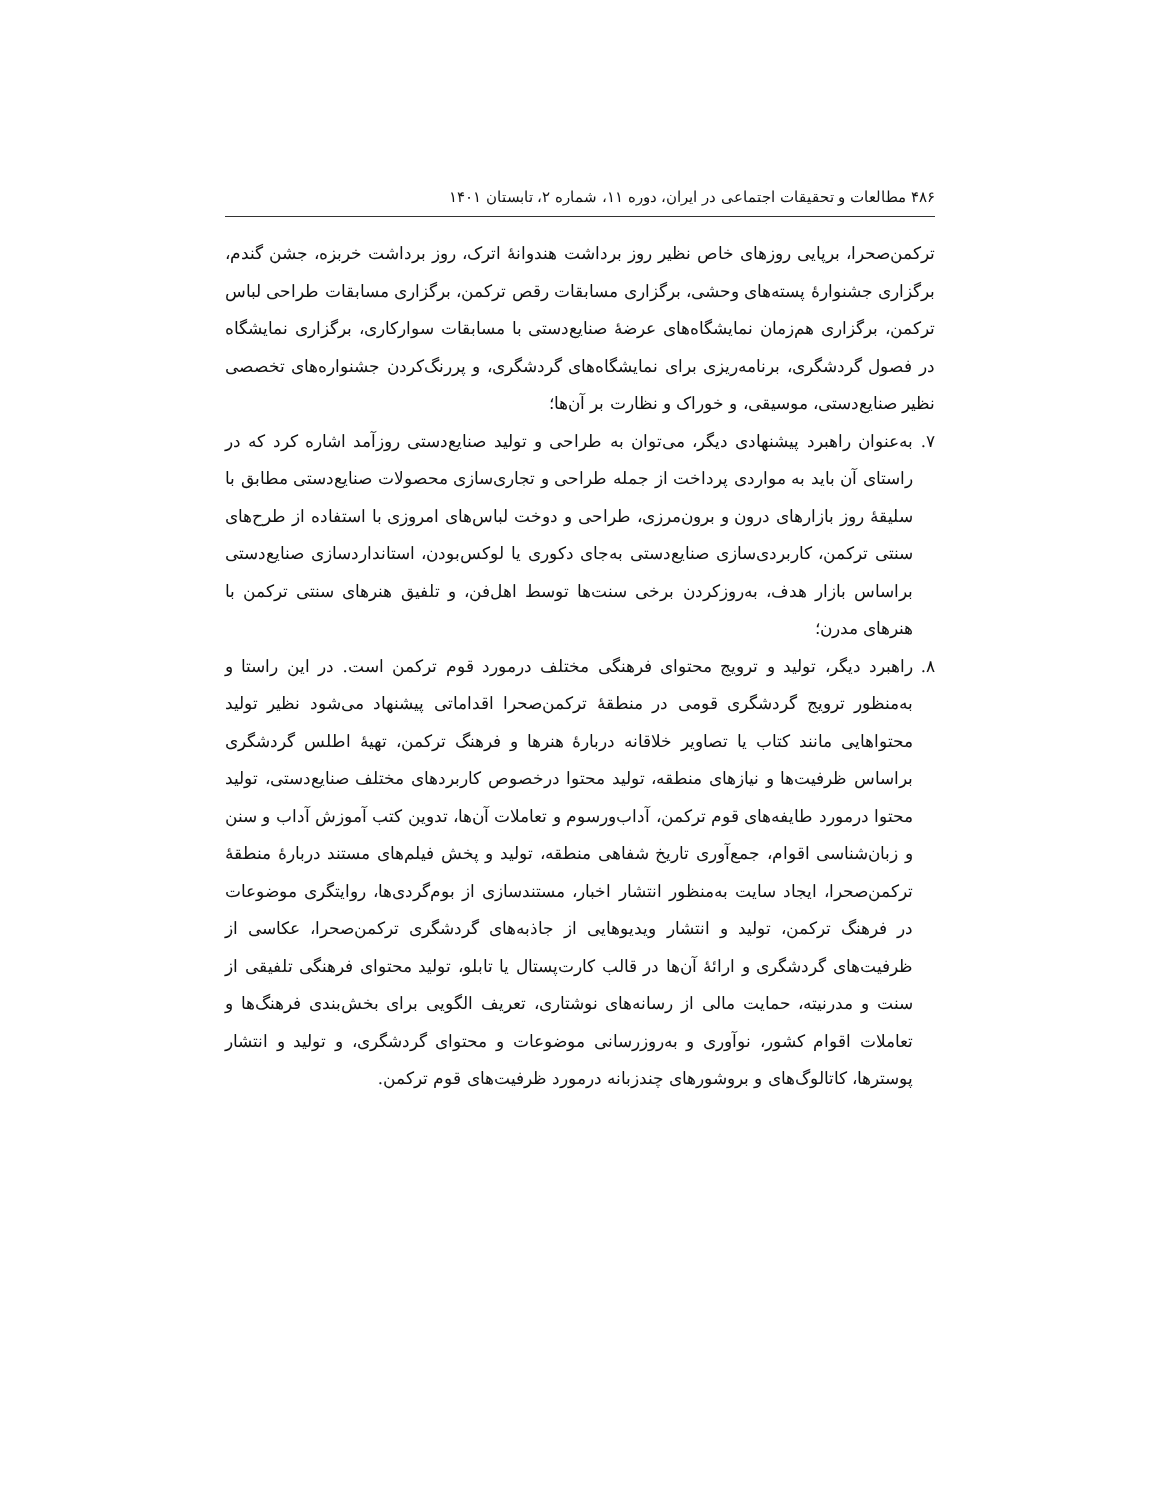۴۸۶ مطالعات و تحقیقات اجتماعی در ایران، دوره ۱۱، شماره ۲، تابستان ۱۴۰۱
ترکمن‌صحرا، برپایی روزهای خاص نظیر روز برداشت هندوانهٔ اترک، روز برداشت خربزه، جشن گندم، برگزاری جشنوارهٔ پسته‌های وحشی، برگزاری مسابقات رقص ترکمن، برگزاری مسابقات طراحی لباس ترکمن، برگزاری هم‌زمان نمایشگاه‌های عرضهٔ صنایع‌دستی با مسابقات سوارکاری، برگزاری نمایشگاه در فصول گردشگری، برنامه‌ریزی برای نمایشگاه‌های گردشگری، و پررنگ‌کردن جشنواره‌های تخصصی نظیر صنایع‌دستی، موسیقی، و خوراک و نظارت بر آن‌ها؛
۷. به‌عنوان راهبرد پیشنهادی دیگر، می‌توان به طراحی و تولید صنایع‌دستی روزآمد اشاره کرد که در راستای آن باید به مواردی پرداخت از جمله طراحی و تجاری‌سازی محصولات صنایع‌دستی مطابق با سلیقهٔ روز بازارهای درون و برون‌مرزی، طراحی و دوخت لباس‌های امروزی با استفاده از طرح‌های سنتی ترکمن، کاربردی‌سازی صنایع‌دستی به‌جای دکوری یا لوکس‌بودن، استانداردسازی صنایع‌دستی براساس بازار هدف، به‌روزکردن برخی سنت‌ها توسط اهل‌فن، و تلفیق هنرهای سنتی ترکمن با هنرهای مدرن؛
۸. راهبرد دیگر، تولید و ترویج محتوای فرهنگی مختلف درمورد قوم ترکمن است. در این راستا و به‌منظور ترویج گردشگری قومی در منطقهٔ ترکمن‌صحرا اقداماتی پیشنهاد می‌شود نظیر تولید محتواهایی مانند کتاب یا تصاویر خلاقانه دربارهٔ هنرها و فرهنگ ترکمن، تهیهٔ اطلس گردشگری براساس ظرفیت‌ها و نیازهای منطقه، تولید محتوا درخصوص کاربردهای مختلف صنایع‌دستی، تولید محتوا درمورد طایفه‌های قوم ترکمن، آداب‌ورسوم و تعاملات آن‌ها، تدوین کتب آموزش آداب و سنن و زبان‌شناسی اقوام، جمع‌آوری تاریخ شفاهی منطقه، تولید و پخش فیلم‌های مستند دربارهٔ منطقهٔ ترکمن‌صحرا، ایجاد سایت به‌منظور انتشار اخبار، مستندسازی از بوم‌گردی‌ها، روایتگری موضوعات در فرهنگ ترکمن، تولید و انتشار ویدیوهایی از جاذبه‌های گردشگری ترکمن‌صحرا، عکاسی از ظرفیت‌های گردشگری و ارائهٔ آن‌ها در قالب کارت‌پستال یا تابلو، تولید محتوای فرهنگی تلفیقی از سنت و مدرنیته، حمایت مالی از رسانه‌های نوشتاری، تعریف الگویی برای بخش‌بندی فرهنگ‌ها و تعاملات اقوام کشور، نوآوری و به‌روزرسانی موضوعات و محتوای گردشگری، و تولید و انتشار پوسترها، کاتالوگ‌های و بروشورهای چندزبانه درمورد ظرفیت‌های قوم ترکمن.